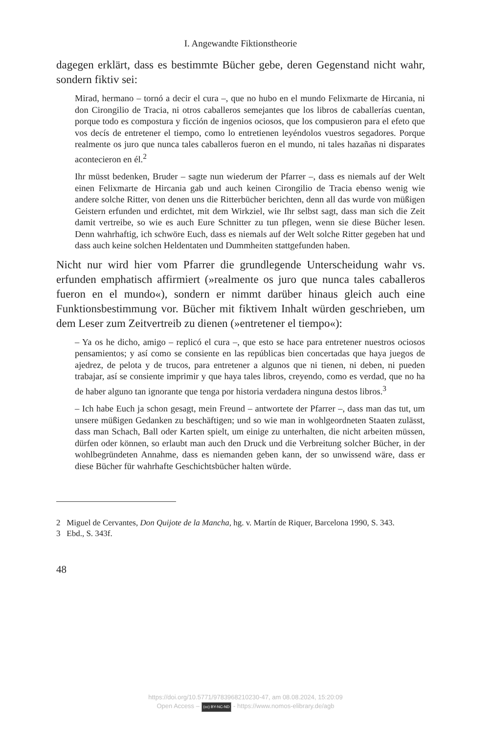I. Angewandte Fiktionstheorie
dagegen erklärt, dass es bestimmte Bücher gebe, deren Gegenstand nicht wahr, sondern fiktiv sei:
Mirad, hermano – tornó a decir el cura –, que no hubo en el mundo Felixmarte de Hircania, ni don Cirongilio de Tracia, ni otros caballeros semejantes que los libros de caballerías cuentan, porque todo es compostura y ficción de ingenios ociosos, que los compusieron para el efeto que vos decís de entretener el tiempo, como lo entretienen leyéndolos vuestros segadores. Porque realmente os juro que nunca tales caballeros fueron en el mundo, ni tales hazañas ni disparates acontecieron en él.<sup>2</sup>
Ihr müsst bedenken, Bruder – sagte nun wiederum der Pfarrer –, dass es niemals auf der Welt einen Felixmarte de Hircania gab und auch keinen Cirongilio de Tracia ebenso wenig wie andere solche Ritter, von denen uns die Ritterbücher berichten, denn all das wurde von müßigen Geistern erfunden und erdichtet, mit dem Wirkziel, wie Ihr selbst sagt, dass man sich die Zeit damit vertreibe, so wie es auch Eure Schnitter zu tun pflegen, wenn sie diese Bücher lesen. Denn wahrhaftig, ich schwöre Euch, dass es niemals auf der Welt solche Ritter gegeben hat und dass auch keine solchen Heldentaten und Dummheiten stattgefunden haben.
Nicht nur wird hier vom Pfarrer die grundlegende Unterscheidung wahr vs. erfunden emphatisch affirmiert (»realmente os juro que nunca tales caballeros fueron en el mundo«), sondern er nimmt darüber hinaus gleich auch eine Funktionsbestimmung vor. Bücher mit fiktivem Inhalt würden geschrieben, um dem Leser zum Zeitvertreib zu dienen (»entretener el tiempo«):
– Ya os he dicho, amigo – replicó el cura –, que esto se hace para entretener nuestros ociosos pensamientos; y así como se consiente en las repúblicas bien concertadas que haya juegos de ajedrez, de pelota y de trucos, para entretener a algunos que ni tienen, ni deben, ni pueden trabajar, así se consiente imprimir y que haya tales libros, creyendo, como es verdad, que no ha de haber alguno tan ignorante que tenga por historia verdadera ninguna destos libros.<sup>3</sup>
– Ich habe Euch ja schon gesagt, mein Freund – antwortete der Pfarrer –, dass man das tut, um unsere müßigen Gedanken zu beschäftigen; und so wie man in wohlgeordneten Staaten zulässt, dass man Schach, Ball oder Karten spielt, um einige zu unterhalten, die nicht arbeiten müssen, dürfen oder können, so erlaubt man auch den Druck und die Verbreitung solcher Bücher, in der wohlbegründeten Annahme, dass es niemanden geben kann, der so unwissend wäre, dass er diese Bücher für wahrhafte Geschichtsbücher halten würde.
2 Miguel de Cervantes, Don Quijote de la Mancha, hg. v. Martín de Riquer, Barcelona 1990, S. 343.
3 Ebd., S. 343f.
48
https://doi.org/10.5771/9783968210230-47, am 08.08.2024, 15:20:09
Open Access – (cc) BY-NC-ND - https://www.nomos-elibrary.de/agb